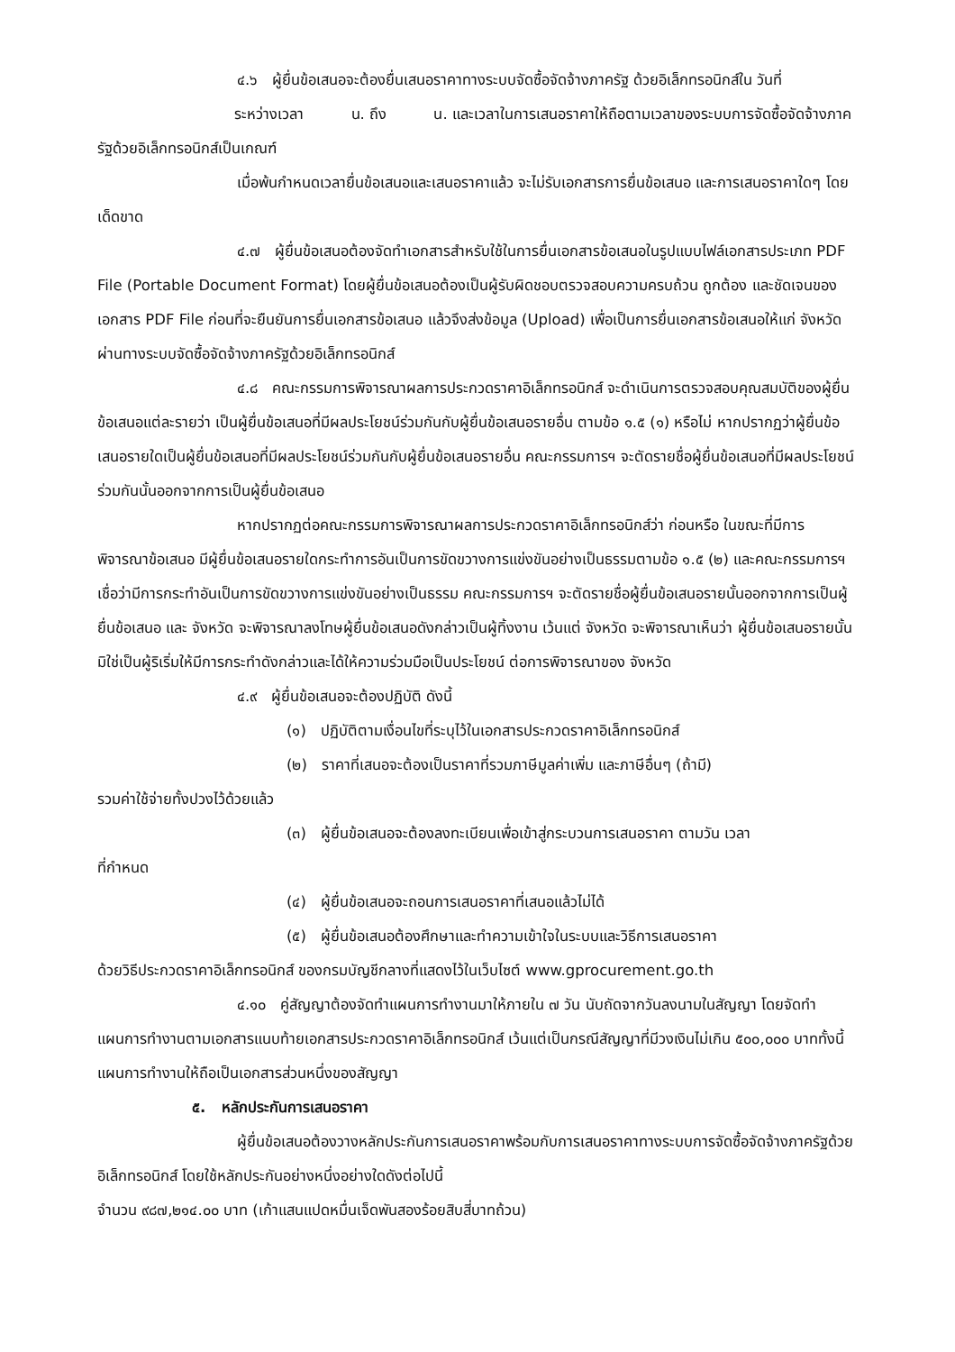๔.๖ ผู้ยื่นข้อเสนอจะต้องยื่นเสนอราคาทางระบบจัดซื้อจัดจ้างภาครัฐ ด้วยอิเล็กทรอนิกส์ใน วันที่ ระหว่างเวลา น. ถึง น. และเวลาในการเสนอราคาให้ถือตามเวลาของระบบการจัดซื้อจัดจ้างภาครัฐด้วยอิเล็กทรอนิกส์เป็นเกณฑ์
เมื่อพ้นกำหนดเวลายื่นข้อเสนอและเสนอราคาแล้ว จะไม่รับเอกสารการยื่นข้อเสนอ และการเสนอราคาใดๆ โดยเด็ดขาด
๔.๗ ผู้ยื่นข้อเสนอต้องจัดทำเอกสารสำหรับใช้ในการยื่นเอกสารข้อเสนอในรูปแบบไฟล์เอกสารประเภท PDF File (Portable Document Format) โดยผู้ยื่นข้อเสนอต้องเป็นผู้รับผิดชอบตรวจสอบความครบถ้วน ถูกต้อง และชัดเจนของเอกสาร PDF File ก่อนที่จะยืนยันการยื่นเอกสารข้อเสนอ แล้วจึงส่งข้อมูล (Upload) เพื่อเป็นการยื่นเอกสารข้อเสนอให้แก่ จังหวัด ผ่านทางระบบจัดซื้อจัดจ้างภาครัฐด้วยอิเล็กทรอนิกส์
๔.๘ คณะกรรมการพิจารณาผลการประกวดราคาอิเล็กทรอนิกส์ จะดำเนินการตรวจสอบคุณสมบัติของผู้ยื่นข้อเสนอแต่ละรายว่า เป็นผู้ยื่นข้อเสนอที่มีผลประโยชน์ร่วมกันกับผู้ยื่นข้อเสนอรายอื่น ตามข้อ ๑.๕ (๑) หรือไม่ หากปรากฏว่าผู้ยื่นข้อเสนอรายใดเป็นผู้ยื่นข้อเสนอที่มีผลประโยชน์ร่วมกันกับผู้ยื่นข้อเสนอรายอื่น คณะกรรมการฯ จะตัดรายชื่อผู้ยื่นข้อเสนอที่มีผลประโยชน์ร่วมกันนั้นออกจากการเป็นผู้ยื่นข้อเสนอ
หากปรากฏต่อคณะกรรมการพิจารณาผลการประกวดราคาอิเล็กทรอนิกส์ว่า ก่อนหรือ ในขณะที่มีการพิจารณาข้อเสนอ มีผู้ยื่นข้อเสนอรายใดกระทำการอันเป็นการขัดขวางการแข่งขันอย่างเป็นธรรมตามข้อ ๑.๕ (๒) และคณะกรรมการฯ เชื่อว่ามีการกระทำอันเป็นการขัดขวางการแข่งขันอย่างเป็นธรรม คณะกรรมการฯ จะตัดรายชื่อผู้ยื่นข้อเสนอรายนั้นออกจากการเป็นผู้ยื่นข้อเสนอ และ จังหวัด จะพิจารณาลงโทษผู้ยื่นข้อเสนอดังกล่าวเป็นผู้ทิ้งงาน เว้นแต่ จังหวัด จะพิจารณาเห็นว่า ผู้ยื่นข้อเสนอรายนั้นมิใช่เป็นผู้ริเริ่มให้มีการกระทำดังกล่าวและได้ให้ความร่วมมือเป็นประโยชน์ ต่อการพิจารณาของ จังหวัด
๔.๙ ผู้ยื่นข้อเสนอจะต้องปฏิบัติ ดังนี้
(๑) ปฏิบัติตามเงื่อนไขที่ระบุไว้ในเอกสารประกวดราคาอิเล็กทรอนิกส์
(๒) ราคาที่เสนอจะต้องเป็นราคาที่รวมภาษีมูลค่าเพิ่ม และภาษีอื่นๆ (ถ้ามี)
รวมค่าใช้จ่ายทั้งปวงไว้ด้วยแล้ว
(๓) ผู้ยื่นข้อเสนอจะต้องลงทะเบียนเพื่อเข้าสู่กระบวนการเสนอราคา ตามวัน เวลา
ที่กำหนด
(๔) ผู้ยื่นข้อเสนอจะถอนการเสนอราคาที่เสนอแล้วไม่ได้
(๕) ผู้ยื่นข้อเสนอต้องศึกษาและทำความเข้าใจในระบบและวิธีการเสนอราคา
ด้วยวิธีประกวดราคาอิเล็กทรอนิกส์ ของกรมบัญชีกลางที่แสดงไว้ในเว็บไซต์ www.gprocurement.go.th
๔.๑๐ คู่สัญญาต้องจัดทำแผนการทำงานมาให้ภายใน ๗ วัน นับถัดจากวันลงนามในสัญญา โดยจัดทำแผนการทำงานตามเอกสารแนบท้ายเอกสารประกวดราคาอิเล็กทรอนิกส์ เว้นแต่เป็นกรณีสัญญาที่มีวงเงินไม่เกิน ๕๐๐,๐๐๐ บาททั้งนี้ แผนการทำงานให้ถือเป็นเอกสารส่วนหนึ่งของสัญญา
๕. หลักประกันการเสนอราคา
ผู้ยื่นข้อเสนอต้องวางหลักประกันการเสนอราคาพร้อมกับการเสนอราคาทางระบบการจัดซื้อจัดจ้างภาครัฐด้วยอิเล็กทรอนิกส์ โดยใช้หลักประกันอย่างหนึ่งอย่างใดดังต่อไปนี้
จำนวน ๙๘๗,๒๑๔.๐๐ บาท (เก้าแสนแปดหมื่นเจ็ดพันสองร้อยสิบสี่บาทถ้วน)